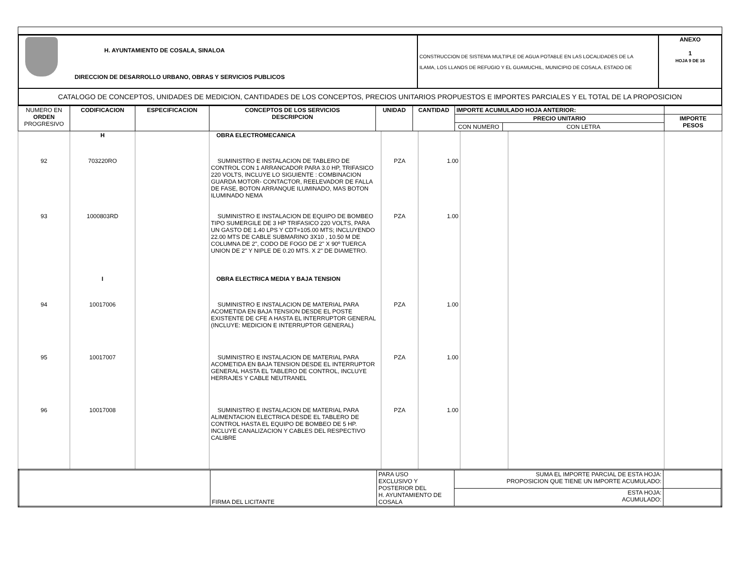| H. AYUNTAMIENTO DE COSALA, SINALOA DIRECCION DE DESARROLLO URBANO, OBRAS Y SERVICIOS PUBLICOS | CONSTRUCCION DE SISTEMA MULTIPLE DE AGUA POTABLE EN LAS LOCALIDADES DE LA ILAMA, LOS LLANOS DE REFUGIO Y EL GUAMUCHIL, MUNICIPIO DE COSALA, ESTADO DE | ANEXO 1 HOJA 9 DE 16 |
| CATALOGO DE CONCEPTOS, UNIDADES DE MEDICION, CANTIDADES DE LOS CONCEPTOS, PRECIOS UNITARIOS PROPUESTOS E IMPORTES PARCIALES Y EL TOTAL DE LA PROPOSICION | | |
| NUMERO EN ORDEN PROGRESIVO | CODIFICACION | ESPECIFICACION | CONCEPTOS DE LOS SERVICIOS DESCRIPCION | UNIDAD | CANTIDAD | IMPORTE ACUMULADO HOJA ANTERIOR: | | |
| | | | | | | PRECIO UNITARIO | | IMPORTE PESOS |
| | | | | | | CON NUMERO | CON LETRA | |
| | H | | OBRA ELECTROMECANICA | | | | | |
| 92 | 703220RO | | SUMINISTRO E INSTALACION DE TABLERO DE CONTROL CON 1 ARRANCADOR PARA 3.0 HP, TRIFASICO 220 VOLTS, INCLUYE LO SIGUIENTE : COMBINACION GUARDA MOTOR- CONTACTOR, REELEVADOR DE FALLA DE FASE, BOTON ARRANQUE ILUMINADO, MAS BOTON ILUMINADO NEMA | PZA | 1.00 | | | |
| 93 | 1000803RD | | SUMINISTRO E INSTALACION DE EQUIPO DE BOMBEO TIPO SUMERGILE DE 3 HP TRIFASICO 220 VOLTS, PARA UN GASTO DE 1.40 LPS Y CDT=105.00 MTS; INCLUYENDO 22.00 MTS DE CABLE SUBMARINO 3X10 , 10.50 M DE COLUMNA DE 2", CODO DE FOGO DE 2" X 90º TUERCA UNION DE 2" Y NIPLE DE 0.20 MTS. X 2" DE DIAMETRO. | PZA | 1.00 | | | |
| | I | | OBRA ELECTRICA MEDIA Y BAJA TENSION | | | | | |
| 94 | 10017006 | | SUMINISTRO E INSTALACION DE MATERIAL PARA ACOMETIDA EN BAJA TENSION DESDE EL POSTE EXISTENTE DE CFE A HASTA EL INTERRUPTOR GENERAL (INCLUYE: MEDICION E INTERRUPTOR GENERAL) | PZA | 1.00 | | | |
| 95 | 10017007 | | SUMINISTRO E INSTALACION DE MATERIAL PARA ACOMETIDA EN BAJA TENSION DESDE EL INTERRUPTOR GENERAL HASTA EL TABLERO DE CONTROL, INCLUYE HERRAJES Y CABLE NEUTRANEL | PZA | 1.00 | | | |
| 96 | 10017008 | | SUMINISTRO E INSTALACION DE MATERIAL PARA ALIMENTACION ELECTRICA DESDE EL TABLERO DE CONTROL HASTA EL EQUIPO DE BOMBEO DE 5 HP. INCLUYE CANALIZACION Y CABLES DEL RESPECTIVO CALIBRE | PZA | 1.00 | | | |
| | FIRMA DEL LICITANTE | PARA USO EXCLUSIVO Y POSTERIOR DEL H. AYUNTAMIENTO DE COSALA | SUMA EL IMPORTE PARCIAL DE ESTA HOJA: PROPOSICION QUE TIENE UN IMPORTE ACUMULADO: | |
| | | | ESTA HOJA: ACUMULADO: | |